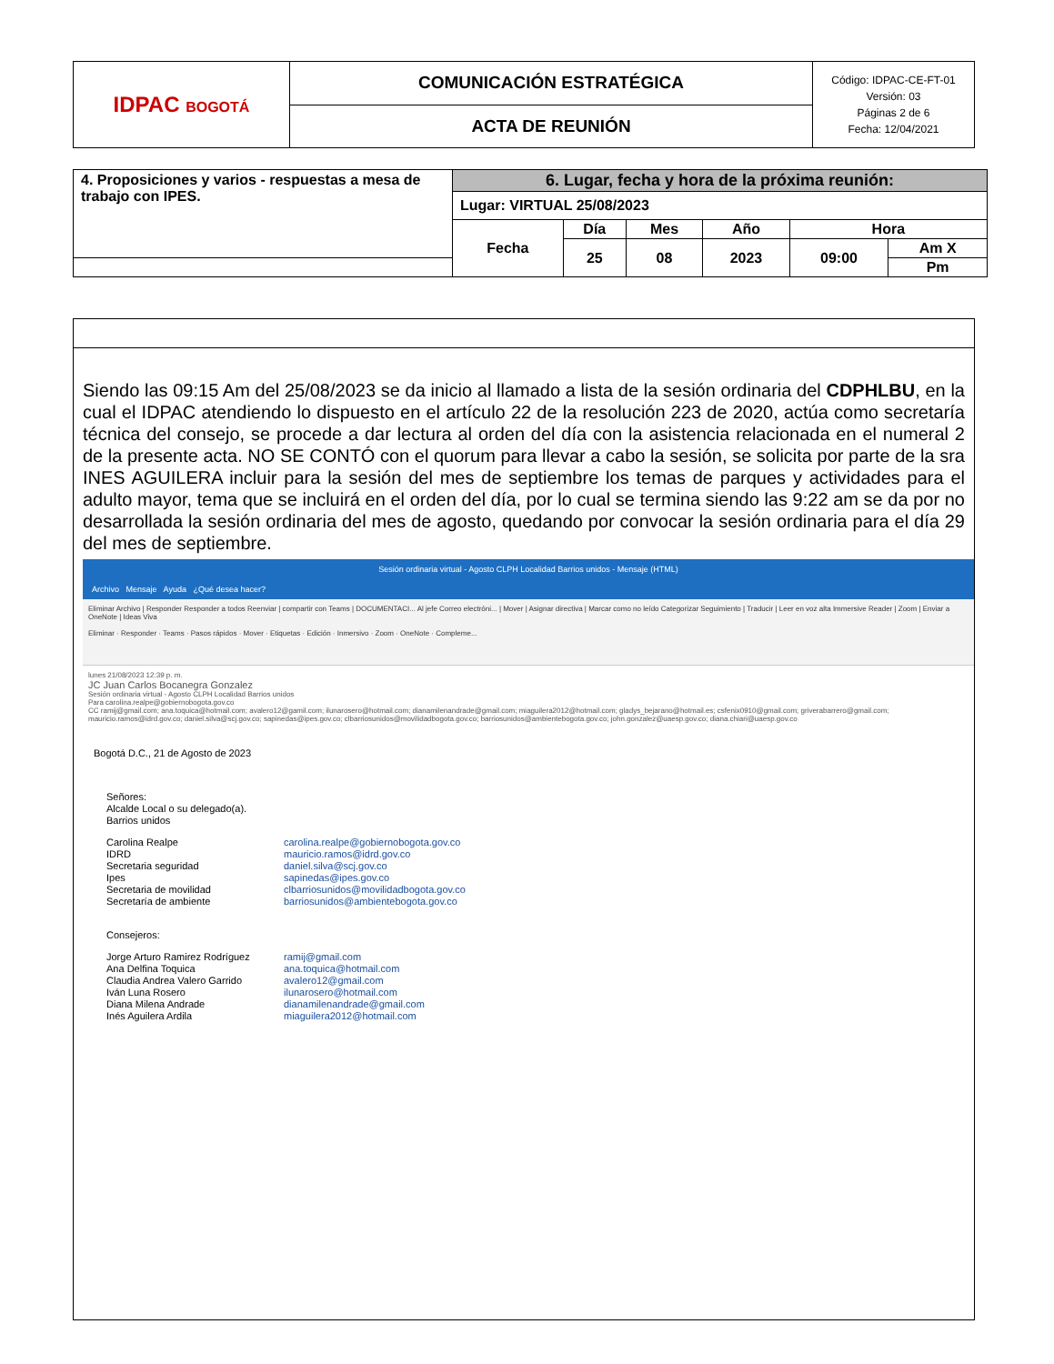| IDPAC BOGOTÁ | COMUNICACIÓN ESTRATÉGICA | Código: IDPAC-CE-FT-01 Versión: 03 Páginas 2 de 6 Fecha: 12/04/2021 |
| | ACTA DE REUNIÓN | |
| 4. Proposiciones y varios - respuestas a mesa de trabajo con IPES. | 6. Lugar, fecha y hora de la próxima reunión: | | | | | |
| | Lugar: VIRTUAL 25/08/2023 | | | | | |
| | Fecha | Día | Mes | Año | Hora | |
| | | 25 | 08 | 2023 | 09:00 | Am X |
| | | | | | | Pm |
Siendo las 09:15 Am del 25/08/2023 se da inicio al llamado a lista de la sesión ordinaria del CDPHLBU, en la cual el IDPAC atendiendo lo dispuesto en el artículo 22 de la resolución 223 de 2020, actúa como secretaría técnica del consejo, se procede a dar lectura al orden del día con la asistencia relacionada en el numeral 2 de la presente acta. NO SE CONTÓ con el quorum para llevar a cabo la sesión, se solicita por parte de la sra INES AGUILERA incluir para la sesión del mes de septiembre los temas de parques y actividades para el adulto mayor, tema que se incluirá en el orden del día, por lo cual se termina siendo las 9:22 am se da por no desarrollada la sesión ordinaria del mes de agosto, quedando por convocar la sesión ordinaria para el día 29 del mes de septiembre.
Sesión ordinaria virtual - Agosto CLPH Localidad Barrios unidos - Mensaje (HTML)
Archivo Mensaje Ayuda ¿Qué desea hacer?
Eliminar Archivo | Responder Responder a todos Reenviar | compartir con Teams | DOCUMENTACI... Al jefe Correo electróni... | Mover | Asignar directiva | Marcar como no leído Categorizar Seguimiento | Traducir | Leer en voz alta Immersive Reader | Zoom | Enviar a OneNote | Ideas Viva
Eliminar · Responder · Teams · Pasos rápidos · Mover · Etiquetas · Edición · Inmersivo · Zoom · OneNote · Compleme...
lunes 21/08/2023 12:39 p. m.
JC Juan Carlos Bocanegra Gonzalez
Sesión ordinaria virtual - Agosto CLPH Localidad Barrios unidos
Para carolina.realpe@gobiernobogota.gov.co
CC ramij@gmail.com; ana.toquica@hotmail.com; avalero12@gamil.com; ilunarosero@hotmail.com; dianamilenandrade@gmail.com; miaguilera2012@hotmail.com; gladys_bejarano@hotmail.es; csfenix0910@gmail.com; griverabarrero@gmail.com; mauricio.ramos@idrd.gov.co; daniel.silva@scj.gov.co; sapinedas@ipes.gov.co; clbarriosunidos@movilidadbogota.gov.co; barriosunidos@ambientebogota.gov.co; john.gonzalez@uaesp.gov.co; diana.chiari@uaesp.gov.co
Bogotá D.C., 21 de Agosto de 2023
Señores:
Alcalde Local o su delegado(a).
Barrios unidos
Carolina Realpe carolina.realpe@gobiernobogota.gov.co
IDRD mauricio.ramos@idrd.gov.co
Secretaria seguridad daniel.silva@scj.gov.co
Ipes sapinedas@ipes.gov.co
Secretaria de movilidad clbarriosunidos@movilidadbogota.gov.co
Secretaría de ambiente barriosunidos@ambientebogota.gov.co
Consejeros:
Jorge Arturo Ramirez Rodríguez ramij@gmail.com
Ana Delfina Toquica ana.toquica@hotmail.com
Claudia Andrea Valero Garrido avalero12@gmail.com
Iván Luna Rosero ilunarosero@hotmail.com
Diana Milena Andrade dianamilenandrade@gmail.com
Inés Aguilera Ardila miaguilera2012@hotmail.com